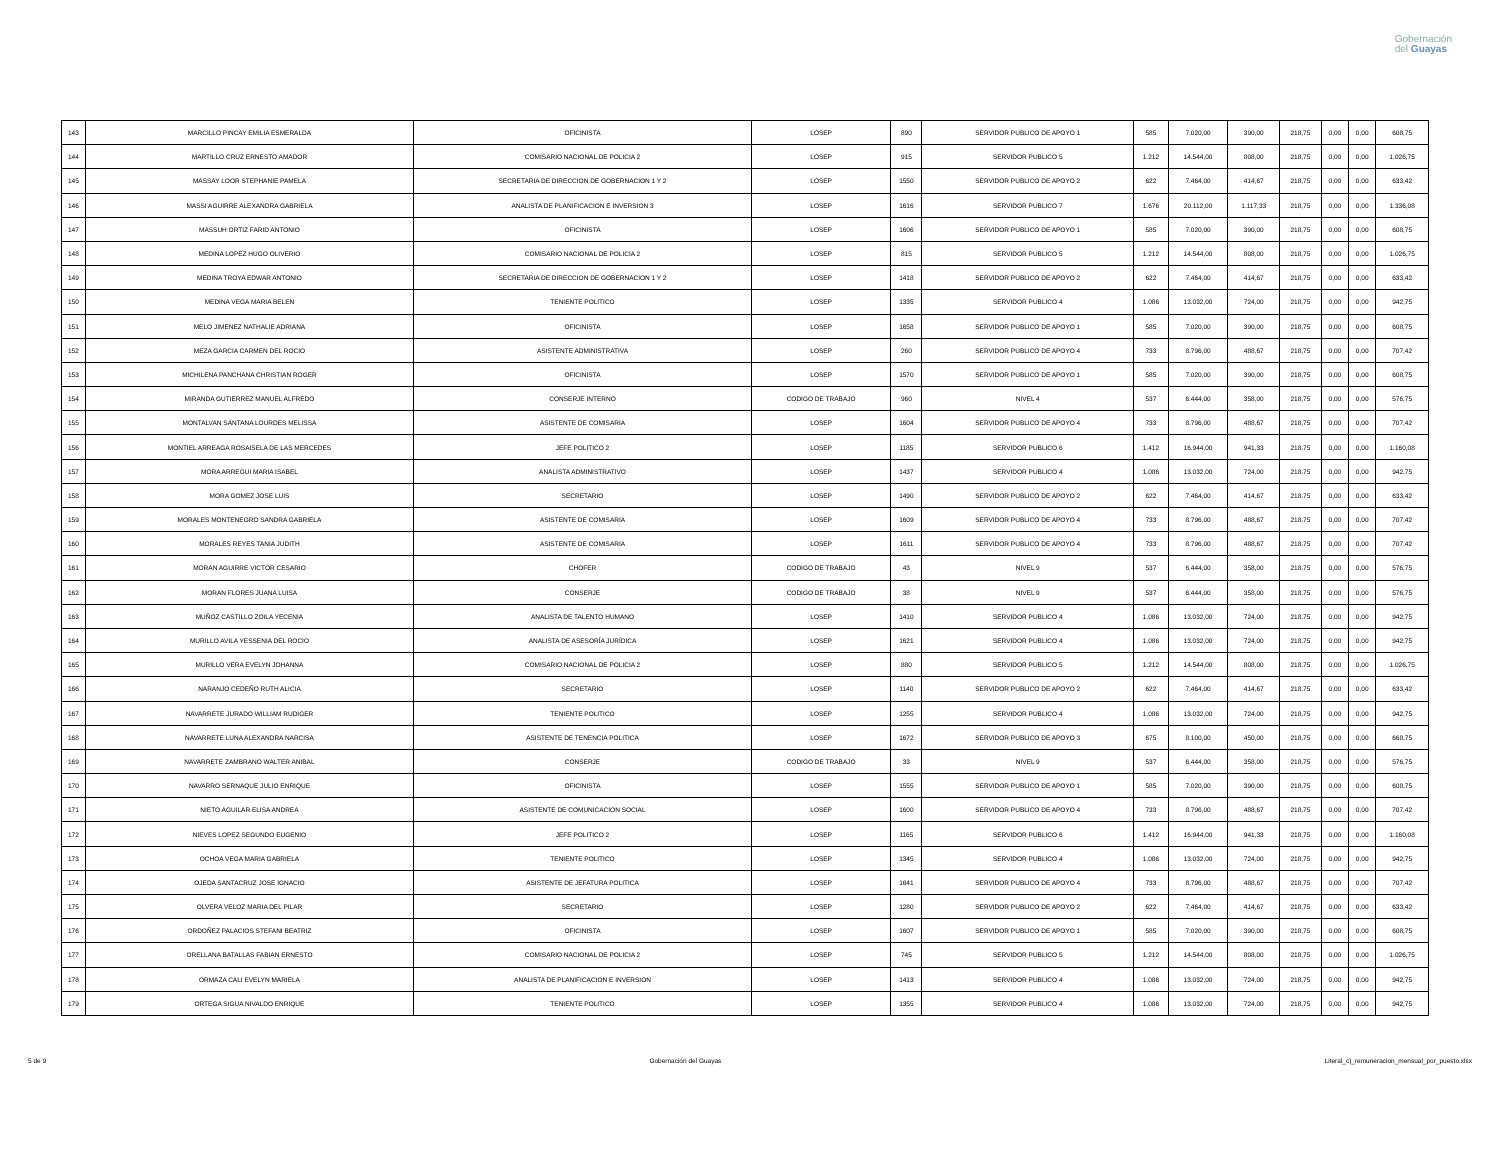Gobernación
del Guayas
| 143 | MARCILLO PINCAY EMILIA ESMERALDA | OFICINISTA | LOSEP | 890 | SERVIDOR PUBLICO DE APOYO 1 | 585 | 7.020,00 | 390,00 | 218,75 | 0,00 | 0,00 | 608,75 |
| 144 | MARTILLO CRUZ ERNESTO AMADOR | COMISARIO NACIONAL DE POLICIA 2 | LOSEP | 915 | SERVIDOR PUBLICO 5 | 1.212 | 14.544,00 | 808,00 | 218,75 | 0,00 | 0,00 | 1.026,75 |
| 145 | MASSAY LOOR STEPHANIE PAMELA | SECRETARIA DE DIRECCION DE GOBERNACION 1 Y 2 | LOSEP | 1550 | SERVIDOR PUBLICO DE APOYO 2 | 622 | 7.464,00 | 414,67 | 218,75 | 0,00 | 0,00 | 633,42 |
| 146 | MASSI AGUIRRE ALEXANDRA GABRIELA | ANALISTA DE PLANIFICACION E INVERSION 3 | LOSEP | 1616 | SERVIDOR PUBLICO 7 | 1.676 | 20.112,00 | 1.117,33 | 218,75 | 0,00 | 0,00 | 1.336,08 |
| 147 | MASSUH ORTIZ FARID ANTONIO | OFICINISTA | LOSEP | 1606 | SERVIDOR PUBLICO DE APOYO 1 | 585 | 7.020,00 | 390,00 | 218,75 | 0,00 | 0,00 | 608,75 |
| 148 | MEDINA LOPEZ HUGO OLIVERIO | COMISARIO NACIONAL DE POLICIA 2 | LOSEP | 815 | SERVIDOR PUBLICO 5 | 1.212 | 14.544,00 | 808,00 | 218,75 | 0,00 | 0,00 | 1.026,75 |
| 149 | MEDINA TROYA EDWAR ANTONIO | SECRETARIA DE DIRECCION DE GOBERNACION 1 Y 2 | LOSEP | 1418 | SERVIDOR PUBLICO DE APOYO 2 | 622 | 7.464,00 | 414,67 | 218,75 | 0,00 | 0,00 | 633,42 |
| 150 | MEDINA VEGA MARIA BELEN | TENIENTE POLITICO | LOSEP | 1335 | SERVIDOR PUBLICO 4 | 1.086 | 13.032,00 | 724,00 | 218,75 | 0,00 | 0,00 | 942,75 |
| 151 | MELO JIMENEZ NATHALIE ADRIANA | OFICINISTA | LOSEP | 1658 | SERVIDOR PUBLICO DE APOYO 1 | 585 | 7.020,00 | 390,00 | 218,75 | 0,00 | 0,00 | 608,75 |
| 152 | MEZA GARCIA CARMEN DEL ROCIO | ASISTENTE ADMINISTRATIVA | LOSEP | 260 | SERVIDOR PUBLICO DE APOYO 4 | 733 | 8.796,00 | 488,67 | 218,75 | 0,00 | 0,00 | 707,42 |
| 153 | MICHILENA PANCHANA CHRISTIAN ROGER | OFICINISTA | LOSEP | 1570 | SERVIDOR PUBLICO DE APOYO 1 | 585 | 7.020,00 | 390,00 | 218,75 | 0,00 | 0,00 | 608,75 |
| 154 | MIRANDA GUTIERREZ MANUEL ALFREDO | CONSERJE INTERNO | CODIGO DE TRABAJO | 960 | NIVEL 4 | 537 | 6.444,00 | 358,00 | 218,75 | 0,00 | 0,00 | 576,75 |
| 155 | MONTALVAN SANTANA LOURDES MELISSA | ASISTENTE DE COMISARIA | LOSEP | 1604 | SERVIDOR PUBLICO DE APOYO 4 | 733 | 8.796,00 | 488,67 | 218,75 | 0,00 | 0,00 | 707,42 |
| 156 | MONTIEL ARREAGA ROSAISELA DE LAS MERCEDES | JEFE POLITICO 2 | LOSEP | 1185 | SERVIDOR PUBLICO 6 | 1.412 | 16.944,00 | 941,33 | 218,75 | 0,00 | 0,00 | 1.160,08 |
| 157 | MORA ARREGUI MARIA ISABEL | ANALISTA ADMINISTRATIVO | LOSEP | 1437 | SERVIDOR PUBLICO 4 | 1.086 | 13.032,00 | 724,00 | 218,75 | 0,00 | 0,00 | 942,75 |
| 158 | MORA GOMEZ JOSE LUIS | SECRETARIO | LOSEP | 1490 | SERVIDOR PUBLICO DE APOYO 2 | 622 | 7.464,00 | 414,67 | 218,75 | 0,00 | 0,00 | 633,42 |
| 159 | MORALES MONTENEGRO SANDRA GABRIELA | ASISTENTE DE COMISARIA | LOSEP | 1609 | SERVIDOR PUBLICO DE APOYO 4 | 733 | 8.796,00 | 488,67 | 218,75 | 0,00 | 0,00 | 707,42 |
| 160 | MORALES REYES TANIA JUDITH | ASISTENTE DE COMISARIA | LOSEP | 1611 | SERVIDOR PUBLICO DE APOYO 4 | 733 | 8.796,00 | 488,67 | 218,75 | 0,00 | 0,00 | 707,42 |
| 161 | MORAN AGUIRRE VICTOR CESARIO | CHOFER | CODIGO DE TRABAJO | 43 | NIVEL 9 | 537 | 6.444,00 | 358,00 | 218,75 | 0,00 | 0,00 | 576,75 |
| 162 | MORAN FLORES JUANA LUISA | CONSERJE | CODIGO DE TRABAJO | 38 | NIVEL 9 | 537 | 6.444,00 | 358,00 | 218,75 | 0,00 | 0,00 | 576,75 |
| 163 | MUÑOZ CASTILLO ZOILA YECENIA | ANALISTA DE TALENTO HUMANO | LOSEP | 1410 | SERVIDOR PUBLICO 4 | 1.086 | 13.032,00 | 724,00 | 218,75 | 0,00 | 0,00 | 942,75 |
| 164 | MURILLO AVILA YESSENIA DEL ROCIO | ANALISTA DE ASESORÍA JURÍDICA | LOSEP | 1621 | SERVIDOR PUBLICO 4 | 1.086 | 13.032,00 | 724,00 | 218,75 | 0,00 | 0,00 | 942,75 |
| 165 | MURILLO VERA EVELYN JOHANNA | COMISARIO NACIONAL DE POLICIA 2 | LOSEP | 880 | SERVIDOR PUBLICO 5 | 1.212 | 14.544,00 | 808,00 | 218,75 | 0,00 | 0,00 | 1.026,75 |
| 166 | NARANJO CEDEÑO RUTH ALICIA | SECRETARIO | LOSEP | 1140 | SERVIDOR PUBLICO DE APOYO 2 | 622 | 7.464,00 | 414,67 | 218,75 | 0,00 | 0,00 | 633,42 |
| 167 | NAVARRETE JURADO WILLIAM RUDIGER | TENIENTE POLITICO | LOSEP | 1255 | SERVIDOR PUBLICO 4 | 1.086 | 13.032,00 | 724,00 | 218,75 | 0,00 | 0,00 | 942,75 |
| 168 | NAVARRETE LUNA ALEXANDRA NARCISA | ASISTENTE DE TENENCIA POLITICA | LOSEP | 1672 | SERVIDOR PUBLICO DE APOYO 3 | 675 | 8.100,00 | 450,00 | 218,75 | 0,00 | 0,00 | 668,75 |
| 169 | NAVARRETE ZAMBRANO WALTER ANIBAL | CONSERJE | CODIGO DE TRABAJO | 33 | NIVEL 9 | 537 | 6.444,00 | 358,00 | 218,75 | 0,00 | 0,00 | 576,75 |
| 170 | NAVARRO SERNAQUE JULIO ENRIQUE | OFICINISTA | LOSEP | 1555 | SERVIDOR PUBLICO DE APOYO 1 | 585 | 7.020,00 | 390,00 | 218,75 | 0,00 | 0,00 | 608,75 |
| 171 | NIETO AGUILAR ELISA ANDREA | ASISTENTE DE COMUNICACION SOCIAL | LOSEP | 1600 | SERVIDOR PUBLICO DE APOYO 4 | 733 | 8.796,00 | 488,67 | 218,75 | 0,00 | 0,00 | 707,42 |
| 172 | NIEVES LOPEZ SEGUNDO EUGENIO | JEFE POLITICO 2 | LOSEP | 1165 | SERVIDOR PUBLICO 6 | 1.412 | 16.944,00 | 941,33 | 218,75 | 0,00 | 0,00 | 1.160,08 |
| 173 | OCHOA VEGA MARIA GABRIELA | TENIENTE POLITICO | LOSEP | 1345 | SERVIDOR PUBLICO 4 | 1.086 | 13.032,00 | 724,00 | 218,75 | 0,00 | 0,00 | 942,75 |
| 174 | OJEDA SANTACRUZ JOSE IGNACIO | ASISTENTE DE JEFATURA POLITICA | LOSEP | 1641 | SERVIDOR PUBLICO DE APOYO 4 | 733 | 8.796,00 | 488,67 | 218,75 | 0,00 | 0,00 | 707,42 |
| 175 | OLVERA VELOZ MARIA DEL PILAR | SECRETARIO | LOSEP | 1280 | SERVIDOR PUBLICO DE APOYO 2 | 622 | 7.464,00 | 414,67 | 218,75 | 0,00 | 0,00 | 633,42 |
| 176 | ORDOÑEZ PALACIOS STEFANI BEATRIZ | OFICINISTA | LOSEP | 1607 | SERVIDOR PUBLICO DE APOYO 1 | 585 | 7.020,00 | 390,00 | 218,75 | 0,00 | 0,00 | 608,75 |
| 177 | ORELLANA BATALLAS FABIAN ERNESTO | COMISARIO NACIONAL DE POLICIA 2 | LOSEP | 745 | SERVIDOR PUBLICO 5 | 1.212 | 14.544,00 | 808,00 | 218,75 | 0,00 | 0,00 | 1.026,75 |
| 178 | ORMAZA CALI EVELYN MARIELA | ANALISTA DE PLANIFICACION E INVERSION | LOSEP | 1413 | SERVIDOR PUBLICO 4 | 1.086 | 13.032,00 | 724,00 | 218,75 | 0,00 | 0,00 | 942,75 |
| 179 | ORTEGA SIGUA NIVALDO ENRIQUE | TENIENTE POLITICO | LOSEP | 1355 | SERVIDOR PUBLICO 4 | 1.086 | 13.032,00 | 724,00 | 218,75 | 0,00 | 0,00 | 942,75 |
5 de 9 Gobernación del Guayas Literal_c)_remuneracion_mensual_por_puesto.xlsx